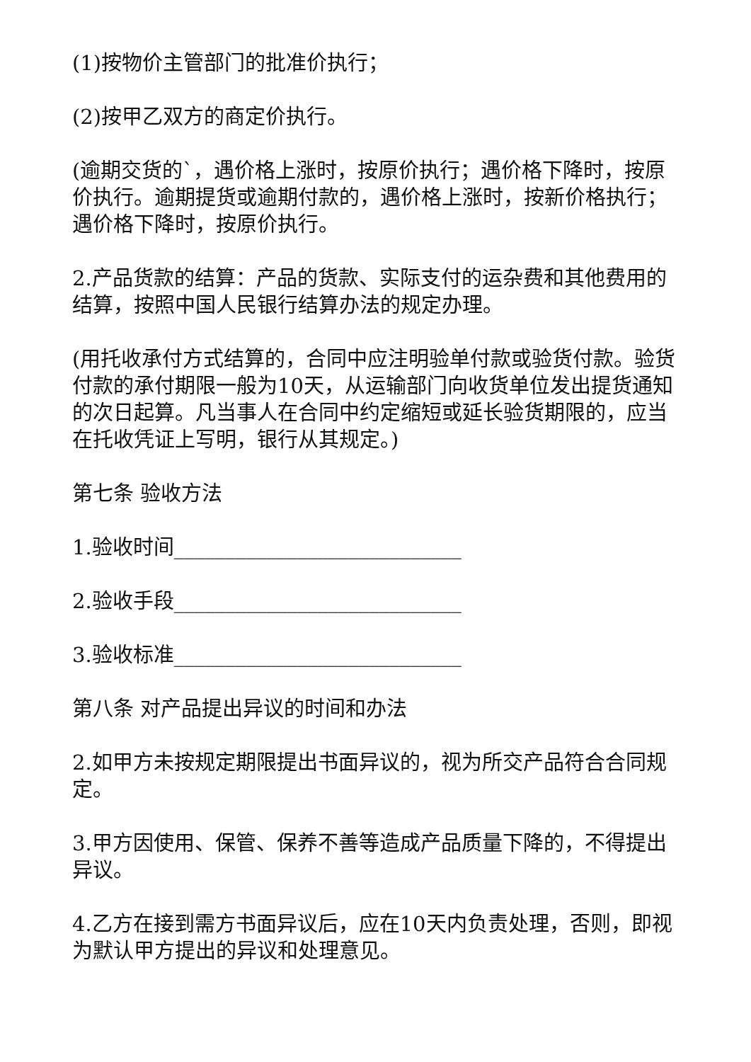(1)按物价主管部门的批准价执行；
(2)按甲乙双方的商定价执行。
(逾期交货的`，遇价格上涨时，按原价执行；遇价格下降时，按原价执行。逾期提货或逾期付款的，遇价格上涨时，按新价格执行；遇价格下降时，按原价执行。
2.产品货款的结算：产品的货款、实际支付的运杂费和其他费用的结算，按照中国人民银行结算办法的规定办理。
(用托收承付方式结算的，合同中应注明验单付款或验货付款。验货付款的承付期限一般为10天，从运输部门向收货单位发出提货通知的次日起算。凡当事人在合同中约定缩短或延长验货期限的，应当在托收凭证上写明，银行从其规定。)
第七条 验收方法
1.验收时间____________________________
2.验收手段____________________________
3.验收标准____________________________
第八条 对产品提出异议的时间和办法
2.如甲方未按规定期限提出书面异议的，视为所交产品符合合同规定。
3.甲方因使用、保管、保养不善等造成产品质量下降的，不得提出异议。
4.乙方在接到需方书面异议后，应在10天内负责处理，否则，即视为默认甲方提出的异议和处理意见。